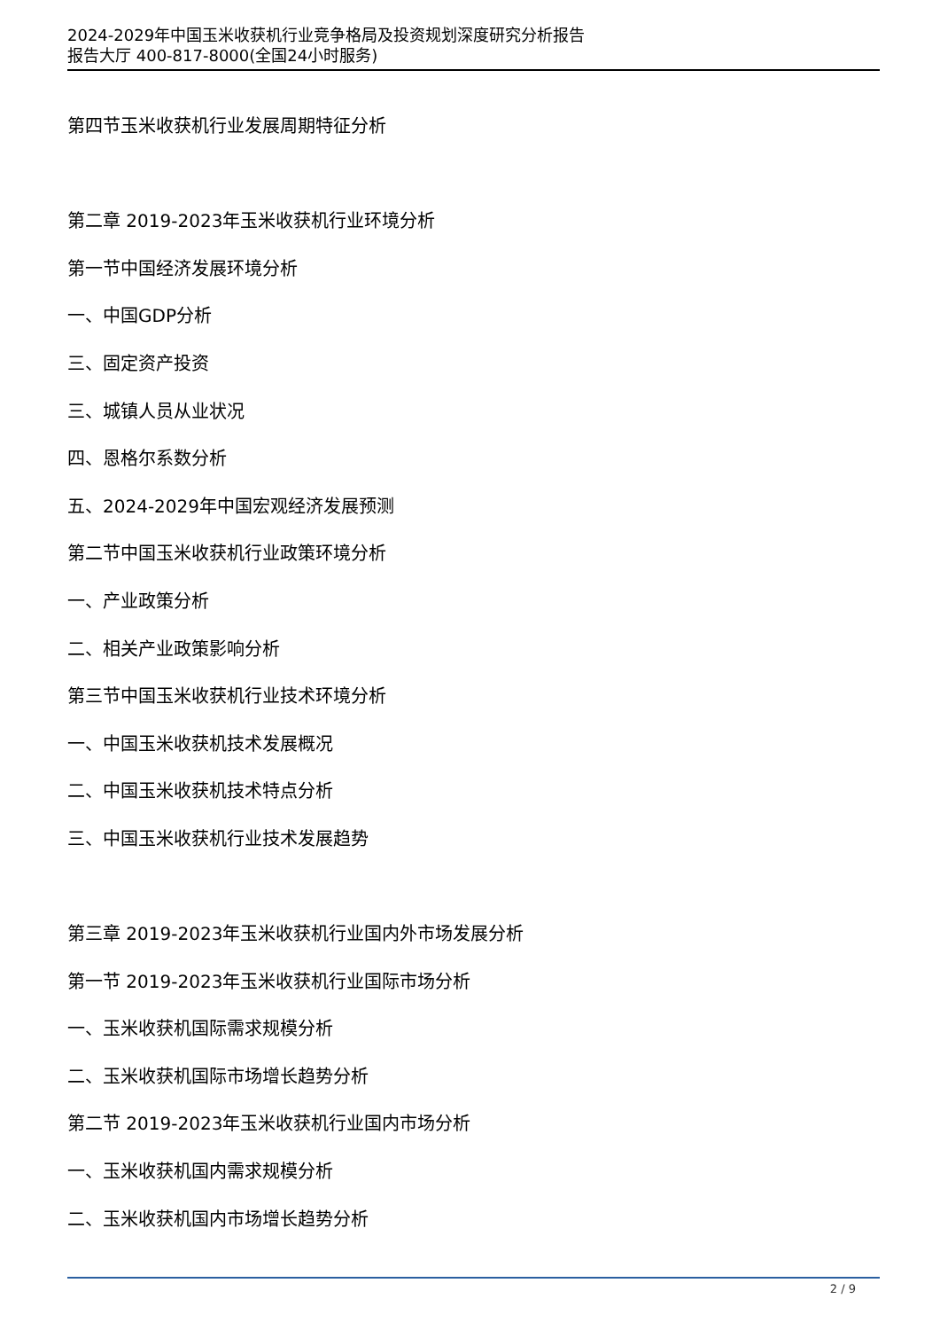2024-2029年中国玉米收获机行业竞争格局及投资规划深度研究分析报告
报告大厅 400-817-8000(全国24小时服务)
第四节玉米收获机行业发展周期特征分析
第二章 2019-2023年玉米收获机行业环境分析
第一节中国经济发展环境分析
一、中国GDP分析
三、固定资产投资
三、城镇人员从业状况
四、恩格尔系数分析
五、2024-2029年中国宏观经济发展预测
第二节中国玉米收获机行业政策环境分析
一、产业政策分析
二、相关产业政策影响分析
第三节中国玉米收获机行业技术环境分析
一、中国玉米收获机技术发展概况
二、中国玉米收获机技术特点分析
三、中国玉米收获机行业技术发展趋势
第三章 2019-2023年玉米收获机行业国内外市场发展分析
第一节 2019-2023年玉米收获机行业国际市场分析
一、玉米收获机国际需求规模分析
二、玉米收获机国际市场增长趋势分析
第二节 2019-2023年玉米收获机行业国内市场分析
一、玉米收获机国内需求规模分析
二、玉米收获机国内市场增长趋势分析
2 / 9